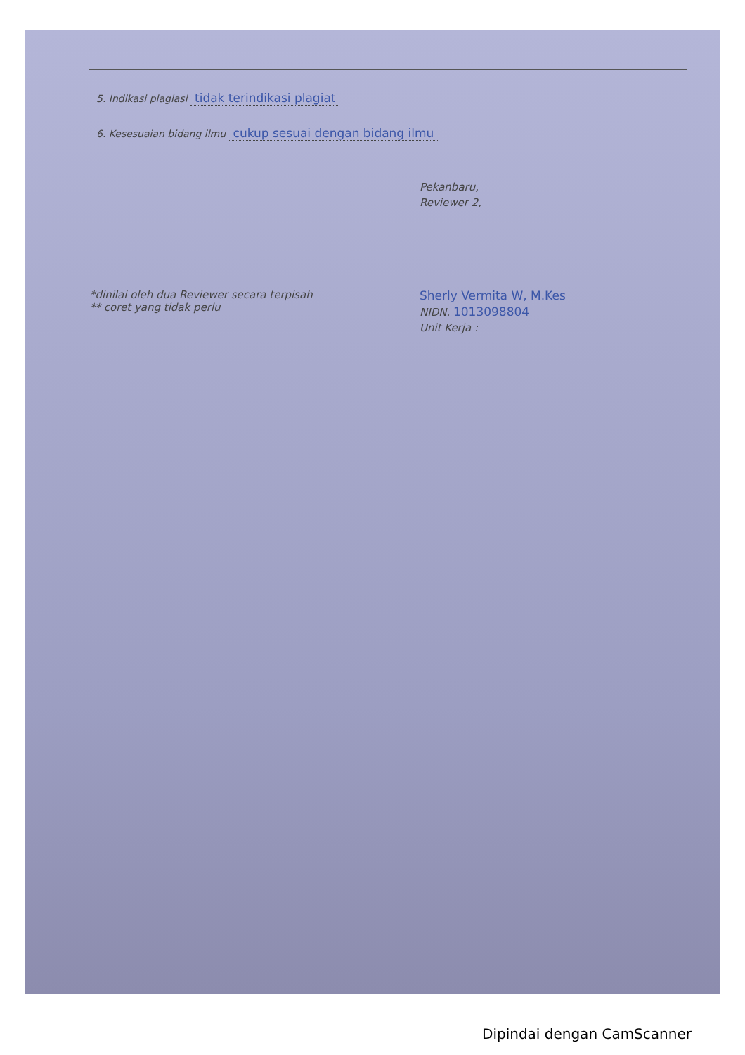5. Indikasi plagiasi tidak terindikasi plagiat
6. Kesesuaian bidang ilmu cukup sesuai dengan bidang ilmu
Pekanbaru,
Reviewer 2,
Sherly Vermita W, M.Kes
NIDN. 1013098804
Unit Kerja :
*dinilai oleh dua Reviewer secara terpisah
** coret yang tidak perlu
Dipindai dengan CamScanner